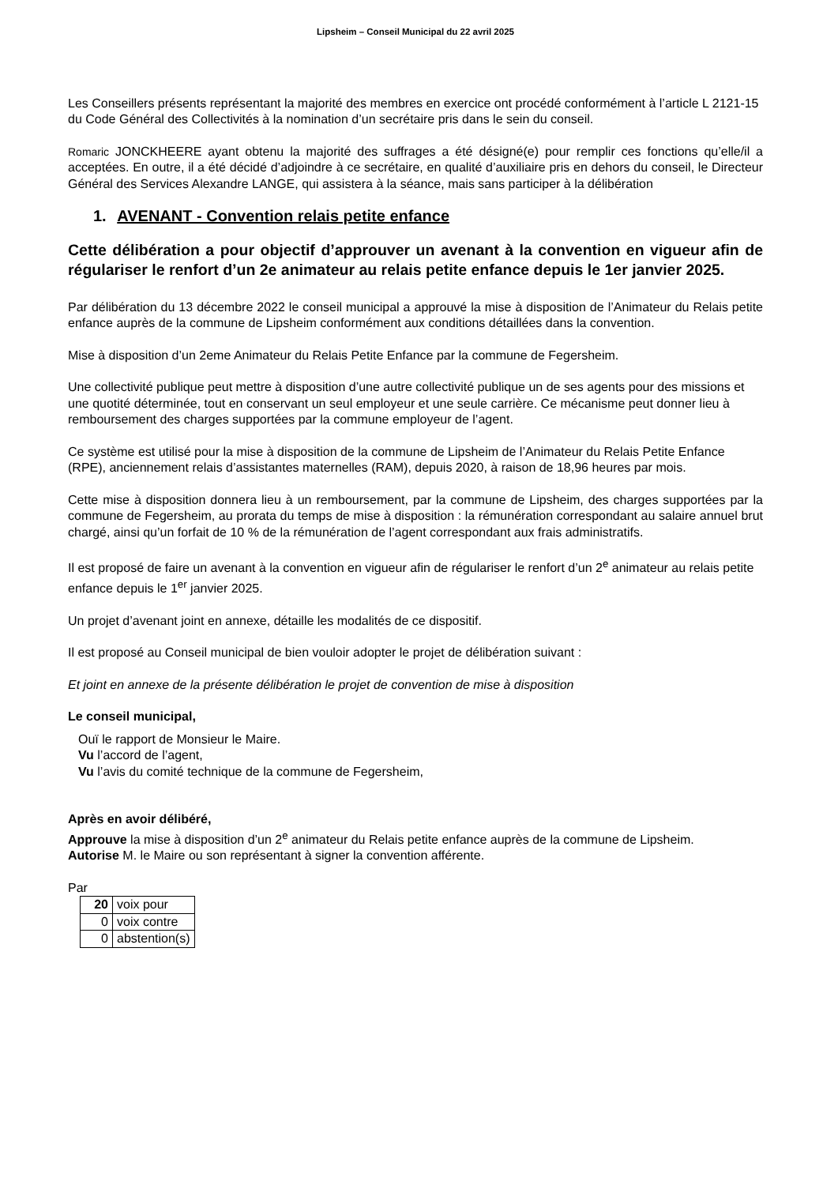Lipsheim – Conseil Municipal du 22 avril 2025
Les Conseillers présents représentant la majorité des membres en exercice ont procédé conformément à l’article L 2121-15 du Code Général des Collectivités à la nomination d’un secrétaire pris dans le sein du conseil.
Romaric JONCKHEERE ayant obtenu la majorité des suffrages a été désigné(e) pour remplir ces fonctions qu’elle/il a acceptées. En outre, il a été décidé d’adjoindre à ce secrétaire, en qualité d’auxiliaire pris en dehors du conseil, le Directeur Général des Services Alexandre LANGE, qui assistera à la séance, mais sans participer à la délibération
1. AVENANT - Convention relais petite enfance
Cette délibération a pour objectif d’approuver un avenant à la convention en vigueur afin de régulariser le renfort d’un 2e animateur au relais petite enfance depuis le 1er janvier 2025.
Par délibération du 13 décembre 2022 le conseil municipal a approuvé la mise à disposition de l’Animateur du Relais petite enfance auprès de la commune de Lipsheim conformément aux conditions détaillées dans la convention.
Mise à disposition d’un 2eme Animateur du Relais Petite Enfance par la commune de Fegersheim.
Une collectivité publique peut mettre à disposition d’une autre collectivité publique un de ses agents pour des missions et une quotité déterminée, tout en conservant un seul employeur et une seule carrière. Ce mécanisme peut donner lieu à remboursement des charges supportées par la commune employeur de l’agent.
Ce système est utilisé pour la mise à disposition de la commune de Lipsheim de l’Animateur du Relais Petite Enfance (RPE), anciennement relais d’assistantes maternelles (RAM), depuis 2020, à raison de 18,96 heures par mois.
Cette mise à disposition donnera lieu à un remboursement, par la commune de Lipsheim, des charges supportées par la commune de Fegersheim, au prorata du temps de mise à disposition : la rémunération correspondant au salaire annuel brut chargé, ainsi qu’un forfait de 10 % de la rémunération de l’agent correspondant aux frais administratifs.
Il est proposé de faire un avenant à la convention en vigueur afin de régulariser le renfort d’un 2<sup>e</sup> animateur au relais petite enfance depuis le 1<sup>er</sup> janvier 2025.
Un projet d’avenant joint en annexe, détaille les modalités de ce dispositif.
Il est proposé au Conseil municipal de bien vouloir adopter le projet de délibération suivant :
Et joint en annexe de la présente délibération le projet de convention de mise à disposition
Le conseil municipal,
Ouï le rapport de Monsieur le Maire.
Vu l’accord de l’agent,
Vu l’avis du comité technique de la commune de Fegersheim,
Après en avoir délibéré,
Approuve la mise à disposition d’un 2<sup>e</sup> animateur du Relais petite enfance auprès de la commune de Lipsheim.
Autorise M. le Maire ou son représentant à signer la convention afférente.
Par
| 20 | voix pour |
| 0 | voix contre |
| 0 | abstention(s) |